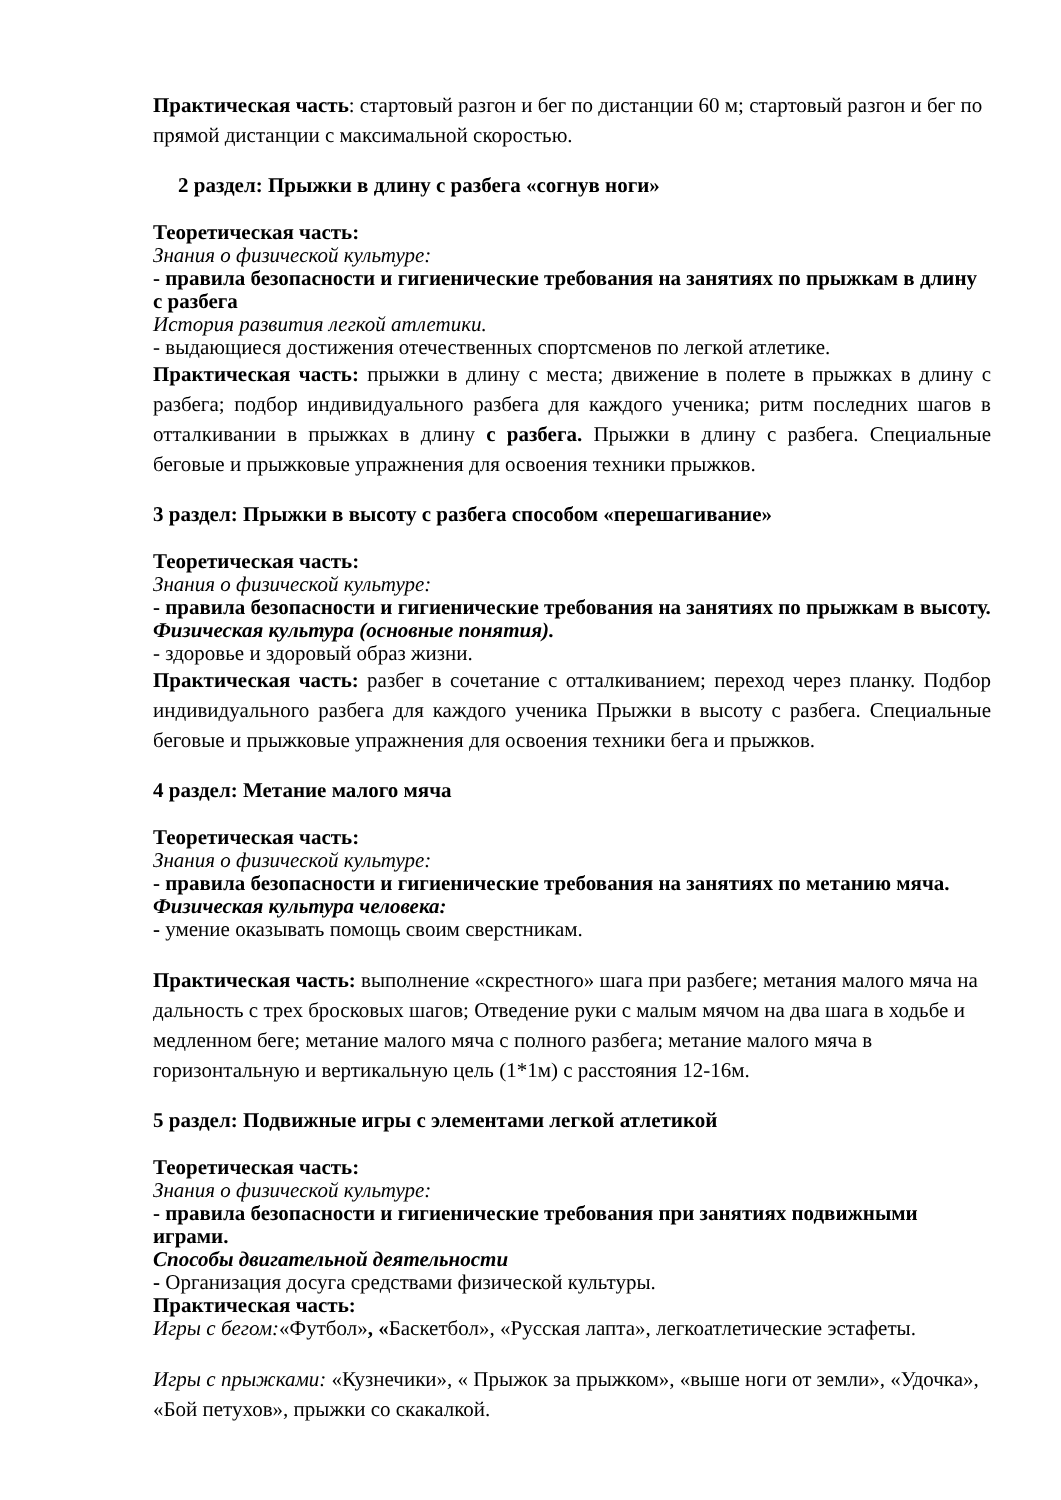Практическая часть: стартовый разгон и бег по дистанции 60 м; стартовый разгон и бег по прямой дистанции с максимальной скоростью.
2 раздел: Прыжки в длину с разбега «согнув ноги»
Теоретическая часть:
Знания о физической культуре:
- правила безопасности и гигиенические требования на занятиях по прыжкам в длину с разбега
История развития легкой атлетики.
- выдающиеся достижения отечественных спортсменов по легкой атлетике.
Практическая часть: прыжки в длину с места; движение в полете в прыжках в длину с разбега; подбор индивидуального разбега для каждого ученика; ритм последних шагов в отталкивании в прыжках в длину с разбега. Прыжки в длину с разбега. Специальные беговые и прыжковые упражнения для освоения техники прыжков.
3 раздел: Прыжки в высоту с разбега способом «перешагивание»
Теоретическая часть:
Знания о физической культуре:
- правила безопасности и гигиенические требования на занятиях по прыжкам в высоту.
Физическая культура (основные понятия).
- здоровье и здоровый образ жизни.
Практическая часть: разбег в сочетание с отталкиванием; переход через планку. Подбор индивидуального разбега для каждого ученика Прыжки в высоту с разбега. Специальные беговые и прыжковые упражнения для освоения техники бега и прыжков.
4 раздел: Метание малого мяча
Теоретическая часть:
Знания о физической культуре:
- правила безопасности и гигиенические требования на занятиях по метанию мяча.
Физическая культура человека:
- умение оказывать помощь своим сверстникам.
Практическая часть: выполнение «скрестного» шага при разбеге; метания малого мяча на дальность с трех бросковых шагов; Отведение руки с малым мячом на два шага в ходьбе и медленном беге; метание малого мяча с полного разбега; метание малого мяча в горизонтальную и вертикальную цель (1*1м) с расстояния 12-16м.
5 раздел: Подвижные игры с элементами легкой атлетикой
Теоретическая часть:
Знания о физической культуре:
- правила безопасности и гигиенические требования при занятиях подвижными играми.
Способы двигательной деятельности
- Организация досуга средствами физической культуры.
Практическая часть:
Игры с бегом:«Футбол», «Баскетбол», «Русская лапта», легкоатлетические эстафеты.
Игры с прыжками: «Кузнечики», « Прыжок за прыжком», «выше ноги от земли», «Удочка», «Бой петухов», прыжки со скакалкой.